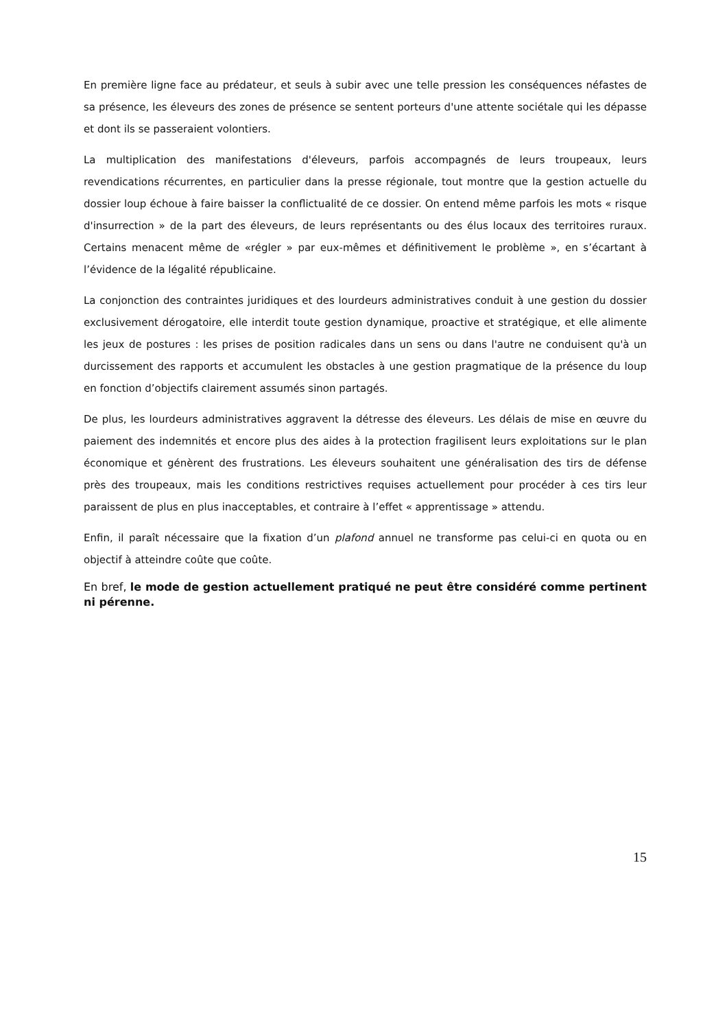En première ligne face au prédateur, et seuls à subir avec une telle pression les conséquences néfastes de sa présence, les éleveurs des zones de présence se sentent porteurs d'une attente sociétale qui les dépasse et dont ils se passeraient volontiers.
La multiplication des manifestations d'éleveurs, parfois accompagnés de leurs troupeaux, leurs revendications récurrentes, en particulier dans la presse régionale, tout montre que la gestion actuelle du dossier loup échoue à faire baisser la conflictualité de ce dossier. On entend même parfois les mots « risque d'insurrection » de la part des éleveurs, de leurs représentants ou des élus locaux des territoires ruraux. Certains menacent même de «régler » par eux-mêmes et définitivement le problème », en s’écartant à l’évidence de la légalité républicaine.
La conjonction des contraintes juridiques et des lourdeurs administratives conduit à une gestion du dossier exclusivement dérogatoire, elle interdit toute gestion dynamique, proactive et stratégique, et elle alimente les jeux de postures : les prises de position radicales dans un sens ou dans l'autre ne conduisent qu'à un durcissement des rapports et accumulent les obstacles à une gestion pragmatique de la présence du loup en fonction d’objectifs clairement assumés sinon partagés.
De plus, les lourdeurs administratives aggravent la détresse des éleveurs. Les délais de mise en œuvre du paiement des indemnités et encore plus des aides à la protection fragilisent leurs exploitations sur le plan économique et génèrent des frustrations. Les éleveurs souhaitent une généralisation des tirs de défense près des troupeaux, mais les conditions restrictives requises actuellement pour procéder à ces tirs leur paraissent de plus en plus inacceptables, et contraire à l’effet « apprentissage » attendu.
Enfin, il paraît nécessaire que la fixation d’un plafond annuel ne transforme pas celui-ci en quota ou en objectif à atteindre coûte que coûte.
En bref, le mode de gestion actuellement pratiqué ne peut être considéré comme pertinent ni pérenne.
15